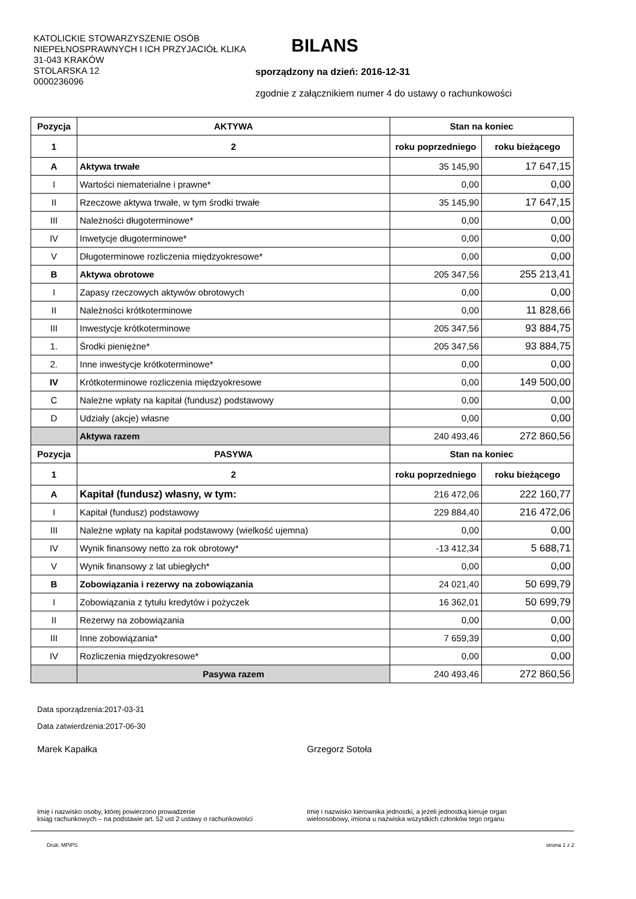KATOLICKIE STOWARZYSZENIE OSÓB NIEPEŁNOSPRAWNYCH I ICH PRZYJACIÓŁ KLIKA
31-043 KRAKÓW
STOLARSKA 12
0000236096
BILANS
sporządzony na dzień: 2016-12-31
zgodnie z załącznikiem numer 4 do ustawy o rachunkowości
| Pozycja | AKTYWA | Stan na koniec | |
| --- | --- | --- | --- |
| 1 | 2 | roku poprzedniego | roku bieżącego |
| A | Aktywa trwałe | 35 145,90 | 17 647,15 |
| I | Wartości niematerialne i prawne* | 0,00 | 0,00 |
| II | Rzeczowe aktywa trwałe, w tym środki trwałe | 35 145,90 | 17 647,15 |
| III | Należności długoterminowe* | 0,00 | 0,00 |
| IV | Inwetycje długoterminowe* | 0,00 | 0,00 |
| V | Długoterminowe rozliczenia międzyokresowe* | 0,00 | 0,00 |
| B | Aktywa obrotowe | 205 347,56 | 255 213,41 |
| I | Zapasy rzeczowych aktywów obrotowych | 0,00 | 0,00 |
| II | Należności krótkoterminowe | 0,00 | 11 828,66 |
| III | Inwestycje krótkoterminowe | 205 347,56 | 93 884,75 |
| 1. | Środki pieniężne* | 205 347,56 | 93 884,75 |
| 2. | Inne inwestycje krótkoterminowe* | 0,00 | 0,00 |
| IV | Krótkoterminowe rozliczenia międzyokresowe | 0,00 | 149 500,00 |
| C | Należne wpłaty na kapitał (fundusz) podstawowy | 0,00 | 0,00 |
| D | Udziały (akcje) własne | 0,00 | 0,00 |
| | Aktywa razem | 240 493,46 | 272 860,56 |
| Pozycja | PASYWA | Stan na koniec | |
| 1 | 2 | roku poprzedniego | roku bieżącego |
| A | Kapitał (fundusz) własny, w tym: | 216 472,06 | 222 160,77 |
| I | Kapitał (fundusz) podstawowy | 229 884,40 | 216 472,06 |
| III | Należne wpłaty na kapitał podstawowy (wielkość ujemna) | 0,00 | 0,00 |
| IV | Wynik finansowy netto za rok obrotowy* | -13 412,34 | 5 688,71 |
| V | Wynik finansowy z lat ubiegłych* | 0,00 | 0,00 |
| B | Zobowiązania i rezerwy na zobowiązania | 24 021,40 | 50 699,79 |
| I | Zobowiązania z tytułu kredytów i pożyczek | 16 362,01 | 50 699,79 |
| II | Rezerwy na zobowiązania | 0,00 | 0,00 |
| III | Inne zobowiązania* | 7 659,39 | 0,00 |
| IV | Rozliczenia międzyokresowe* | 0,00 | 0,00 |
| | Pasywa razem | 240 493,46 | 272 860,56 |
Data sporządzenia:2017-03-31
Data zatwierdzenia:2017-06-30
Marek Kapałka Grzegorz Sotoła
Imię i nazwisko osoby, której powierzono prowadzenie
ksiąg rachunkowych – na podstawie art. 52 ust 2 ustawy o rachunkowości
Imię i nazwisko kierownika jednostki, a jeżeli jednostką kieruje organ
wieloosobowy, imiona u nazwiska wszystkich członków tego organu
Druk: MPiPS strona 1 z 2